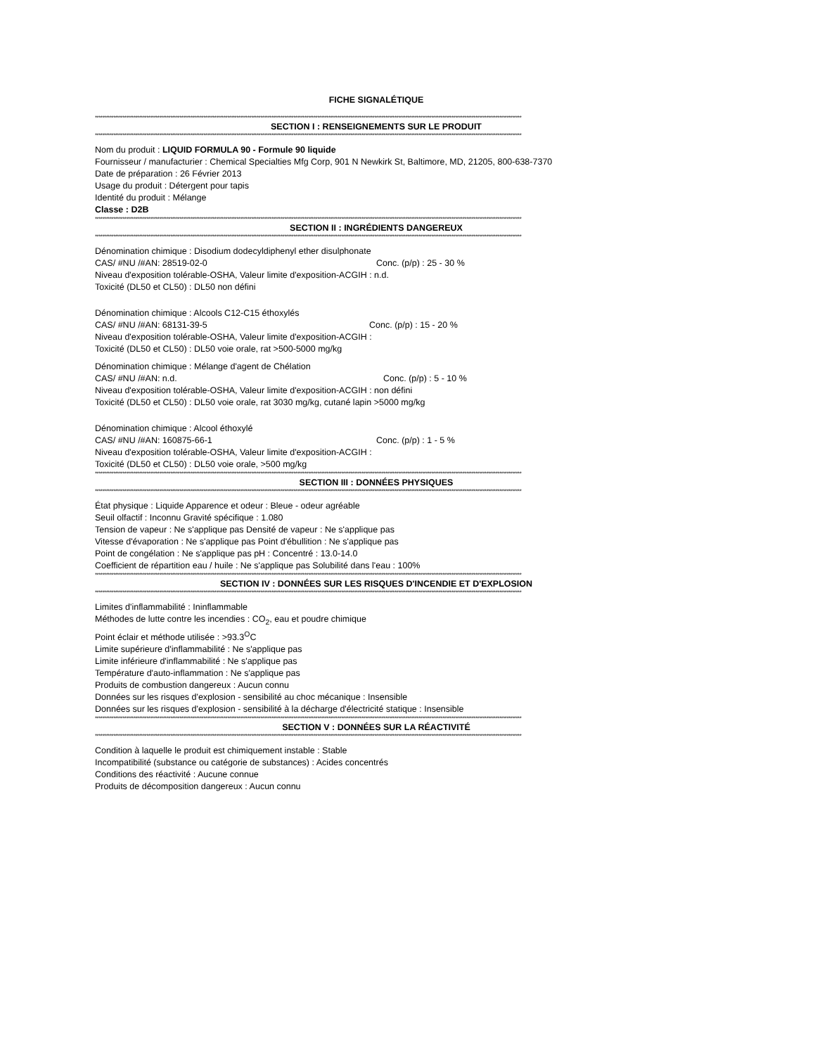FICHE SIGNALÉTIQUE
****************************************************************************************************************************************************************************************************************************************
SECTION I : RENSEIGNEMENTS SUR LE PRODUIT
****************************************************************************************************************************************************************************************************************************************
Nom du produit : LIQUID FORMULA 90 - Formule 90 liquide
Fournisseur / manufacturier : Chemical Specialties Mfg Corp, 901 N Newkirk St, Baltimore, MD, 21205, 800-638-7370
Date de préparation : 26 Février 2013
Usage du produit : Détergent pour tapis
Identité du produit : Mélange
Classe : D2B
****************************************************************************************************************************************************************************************************************************************
SECTION II : INGRÉDIENTS DANGEREUX
****************************************************************************************************************************************************************************************************************************************
Dénomination chimique : Disodium dodecyldiphenyl ether disulphonate
CAS/ #NU /#AN: 28519-02-0 Conc. (p/p) : 25 - 30 %
Niveau d'exposition tolérable-OSHA, Valeur limite d'exposition-ACGIH : n.d.
Toxicité (DL50 et CL50) : DL50 non défini
Dénomination chimique : Alcools C12-C15 éthoxylés
CAS/ #NU /#AN: 68131-39-5 Conc. (p/p) : 15 - 20 %
Niveau d'exposition tolérable-OSHA, Valeur limite d'exposition-ACGIH :
Toxicité (DL50 et CL50) : DL50 voie orale, rat >500-5000 mg/kg
Dénomination chimique : Mélange d'agent de Chélation
CAS/ #NU /#AN: n.d. Conc. (p/p) : 5 - 10 %
Niveau d'exposition tolérable-OSHA, Valeur limite d'exposition-ACGIH : non défini
Toxicité (DL50 et CL50) : DL50 voie orale, rat 3030 mg/kg, cutané lapin >5000 mg/kg
Dénomination chimique : Alcool éthoxylé
CAS/ #NU /#AN: 160875-66-1 Conc. (p/p) : 1 - 5 %
Niveau d'exposition tolérable-OSHA, Valeur limite d'exposition-ACGIH :
Toxicité (DL50 et CL50) : DL50 voie orale, >500 mg/kg
****************************************************************************************************************************************************************************************************************************************
SECTION III : DONNÉES PHYSIQUES
****************************************************************************************************************************************************************************************************************************************
État physique : Liquide Apparence et odeur : Bleue - odeur agréable
Seuil olfactif : Inconnu Gravité spécifique : 1.080
Tension de vapeur : Ne s'applique pas Densité de vapeur : Ne s'applique pas
Vitesse d'évaporation : Ne s'applique pas Point d'ébullition : Ne s'applique pas
Point de congélation : Ne s'applique pas pH : Concentré : 13.0-14.0
Coefficient de répartition eau / huile : Ne s'applique pas Solubilité dans l'eau : 100%
****************************************************************************************************************************************************************************************************************************************
SECTION IV : DONNÉES SUR LES RISQUES D'INCENDIE ET D'EXPLOSION
****************************************************************************************************************************************************************************************************************************************
Limites d'inflammabilité : Ininflammable
Méthodes de lutte contre les incendies : CO<sub>2</sub>, eau et poudre chimique
Point éclair et méthode utilisée : >93.3<sup>O</sup>C
Limite supérieure d'inflammabilité : Ne s'applique pas
Limite inférieure d'inflammabilité : Ne s'applique pas
Température d'auto-inflammation : Ne s'applique pas
Produits de combustion dangereux : Aucun connu
Données sur les risques d'explosion - sensibilité au choc mécanique : Insensible
Données sur les risques d'explosion - sensibilité à la décharge d'électricité statique : Insensible
****************************************************************************************************************************************************************************************************************************************
SECTION V : DONNÉES SUR LA RÉACTIVITÉ
****************************************************************************************************************************************************************************************************************************************
Condition à laquelle le produit est chimiquement instable : Stable
Incompatibilité (substance ou catégorie de substances) : Acides concentrés
Conditions des réactivité : Aucune connue
Produits de décomposition dangereux : Aucun connu